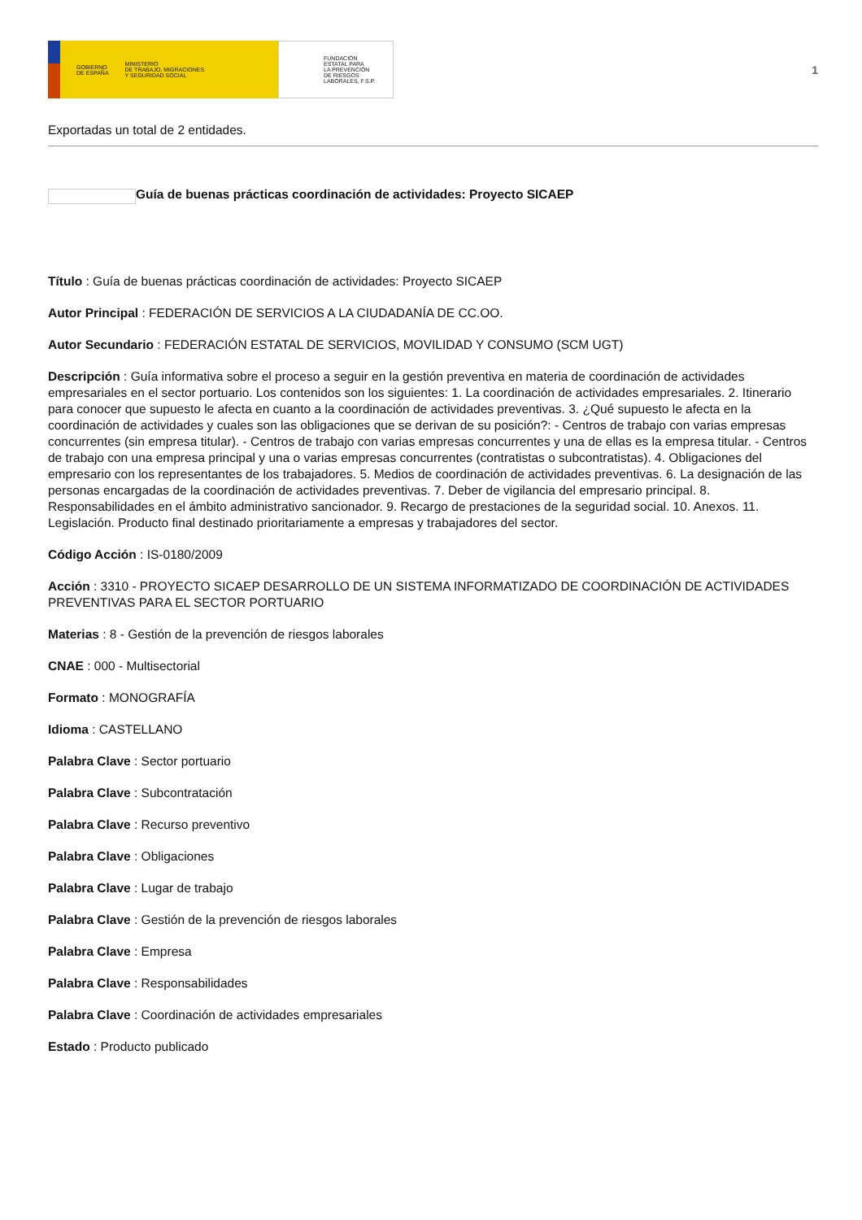GOBIERNO
DE ESPAÑA MINISTERIO
DE TRABAJO, MIGRACIONES
Y SEGURIDAD SOCIAL
FUNDACIÓN
ESTATAL PARA
LA PREVENCIÓN
DE RIESGOS
LABORALES, F.S.P.
1
Exportadas un total de 2 entidades.
Guía de buenas prácticas coordinación de actividades: Proyecto SICAEP
Título : Guía de buenas prácticas coordinación de actividades: Proyecto SICAEP
Autor Principal : FEDERACIÓN DE SERVICIOS A LA CIUDADANÍA DE CC.OO.
Autor Secundario : FEDERACIÓN ESTATAL DE SERVICIOS, MOVILIDAD Y CONSUMO (SCM UGT)
Descripción : Guía informativa sobre el proceso a seguir en la gestión preventiva en materia de coordinación de actividades empresariales en el sector portuario. Los contenidos son los siguientes: 1. La coordinación de actividades empresariales. 2. Itinerario para conocer que supuesto le afecta en cuanto a la coordinación de actividades preventivas. 3. ¿Qué supuesto le afecta en la coordinación de actividades y cuales son las obligaciones que se derivan de su posición?: - Centros de trabajo con varias empresas concurrentes (sin empresa titular). - Centros de trabajo con varias empresas concurrentes y una de ellas es la empresa titular. - Centros de trabajo con una empresa principal y una o varias empresas concurrentes (contratistas o subcontratistas). 4. Obligaciones del empresario con los representantes de los trabajadores. 5. Medios de coordinación de actividades preventivas. 6. La designación de las personas encargadas de la coordinación de actividades preventivas. 7. Deber de vigilancia del empresario principal. 8. Responsabilidades en el ámbito administrativo sancionador. 9. Recargo de prestaciones de la seguridad social. 10. Anexos. 11. Legislación. Producto final destinado prioritariamente a empresas y trabajadores del sector.
Código Acción : IS-0180/2009
Acción : 3310 - PROYECTO SICAEP DESARROLLO DE UN SISTEMA INFORMATIZADO DE COORDINACIÓN DE ACTIVIDADES PREVENTIVAS PARA EL SECTOR PORTUARIO
Materias : 8 - Gestión de la prevención de riesgos laborales
CNAE : 000 - Multisectorial
Formato : MONOGRAFÍA
Idioma : CASTELLANO
Palabra Clave : Sector portuario
Palabra Clave : Subcontratación
Palabra Clave : Recurso preventivo
Palabra Clave : Obligaciones
Palabra Clave : Lugar de trabajo
Palabra Clave : Gestión de la prevención de riesgos laborales
Palabra Clave : Empresa
Palabra Clave : Responsabilidades
Palabra Clave : Coordinación de actividades empresariales
Estado : Producto publicado